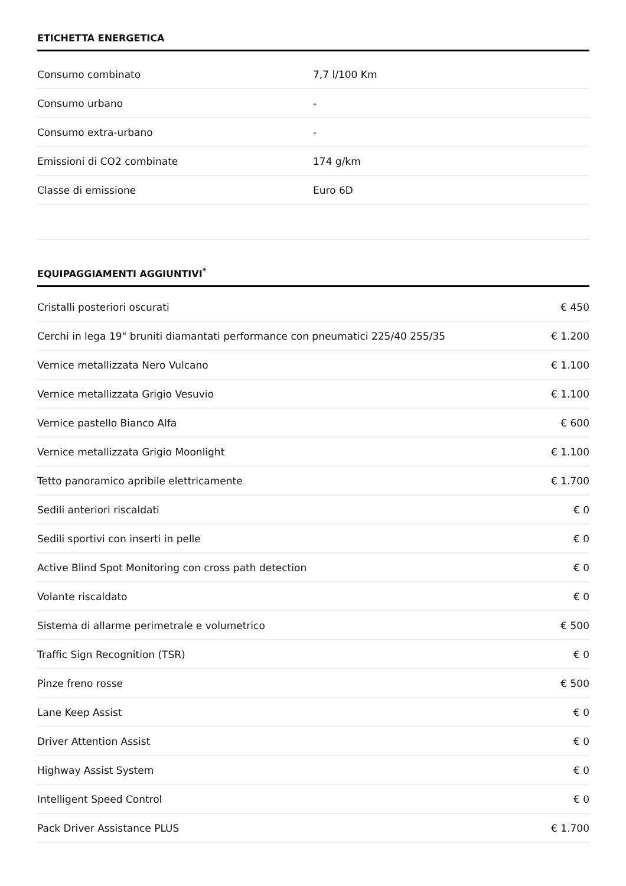ETICHETTA ENERGETICA
| Consumo combinato | 7,7 l/100 Km |
| Consumo urbano | - |
| Consumo extra-urbano | - |
| Emissioni di CO2 combinate | 174 g/km |
| Classe di emissione | Euro 6D |
EQUIPAGGIAMENTI AGGIUNTIVI<sup>*</sup>
| Cristalli posteriori oscurati | € 450 |
| Cerchi in lega 19" bruniti diamantati performance con pneumatici 225/40 255/35 | € 1.200 |
| Vernice metallizzata Nero Vulcano | € 1.100 |
| Vernice metallizzata Grigio Vesuvio | € 1.100 |
| Vernice pastello Bianco Alfa | € 600 |
| Vernice metallizzata Grigio Moonlight | € 1.100 |
| Tetto panoramico apribile elettricamente | € 1.700 |
| Sedili anteriori riscaldati | € 0 |
| Sedili sportivi con inserti in pelle | € 0 |
| Active Blind Spot Monitoring con cross path detection | € 0 |
| Volante riscaldato | € 0 |
| Sistema di allarme perimetrale e volumetrico | € 500 |
| Traffic Sign Recognition (TSR) | € 0 |
| Pinze freno rosse | € 500 |
| Lane Keep Assist | € 0 |
| Driver Attention Assist | € 0 |
| Highway Assist System | € 0 |
| Intelligent Speed Control | € 0 |
| Pack Driver Assistance PLUS | € 1.700 |